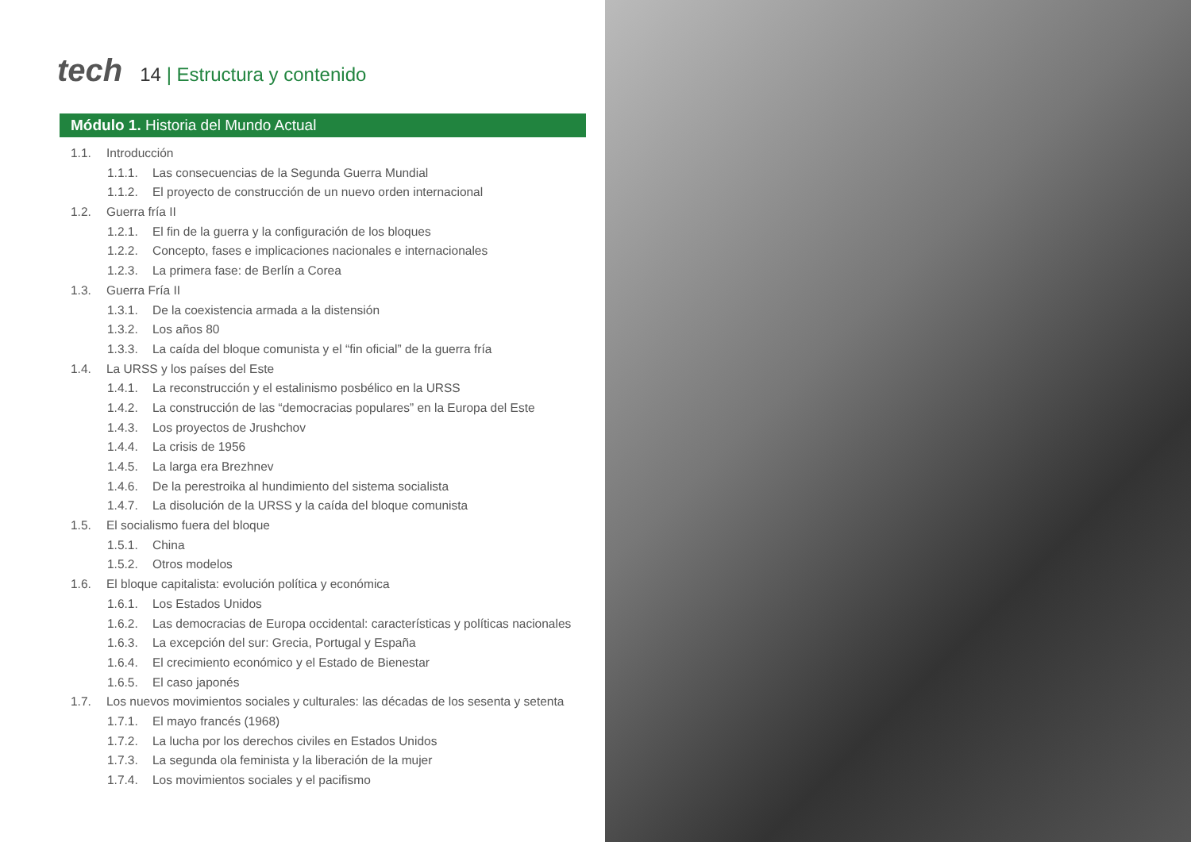tech
14 | Estructura y contenido
Módulo 1. Historia del Mundo Actual
1.1. Introducción
1.1.1. Las consecuencias de la Segunda Guerra Mundial
1.1.2. El proyecto de construcción de un nuevo orden internacional
1.2. Guerra fría II
1.2.1. El fin de la guerra y la configuración de los bloques
1.2.2. Concepto, fases e implicaciones nacionales e internacionales
1.2.3. La primera fase: de Berlín a Corea
1.3. Guerra Fría II
1.3.1. De la coexistencia armada a la distensión
1.3.2. Los años 80
1.3.3. La caída del bloque comunista y el “fin oficial” de la guerra fría
1.4. La URSS y los países del Este
1.4.1. La reconstrucción y el estalinismo posbélico en la URSS
1.4.2. La construcción de las “democracias populares” en la Europa del Este
1.4.3. Los proyectos de Jrushchov
1.4.4. La crisis de 1956
1.4.5. La larga era Brezhnev
1.4.6. De la perestroika al hundimiento del sistema socialista
1.4.7. La disolución de la URSS y la caída del bloque comunista
1.5. El socialismo fuera del bloque
1.5.1. China
1.5.2. Otros modelos
1.6. El bloque capitalista: evolución política y económica
1.6.1. Los Estados Unidos
1.6.2. Las democracias de Europa occidental: características y políticas nacionales
1.6.3. La excepción del sur: Grecia, Portugal y España
1.6.4. El crecimiento económico y el Estado de Bienestar
1.6.5. El caso japonés
1.7. Los nuevos movimientos sociales y culturales: las décadas de los sesenta y setenta
1.7.1. El mayo francés (1968)
1.7.2. La lucha por los derechos civiles en Estados Unidos
1.7.3. La segunda ola feminista y la liberación de la mujer
1.7.4. Los movimientos sociales y el pacifismo